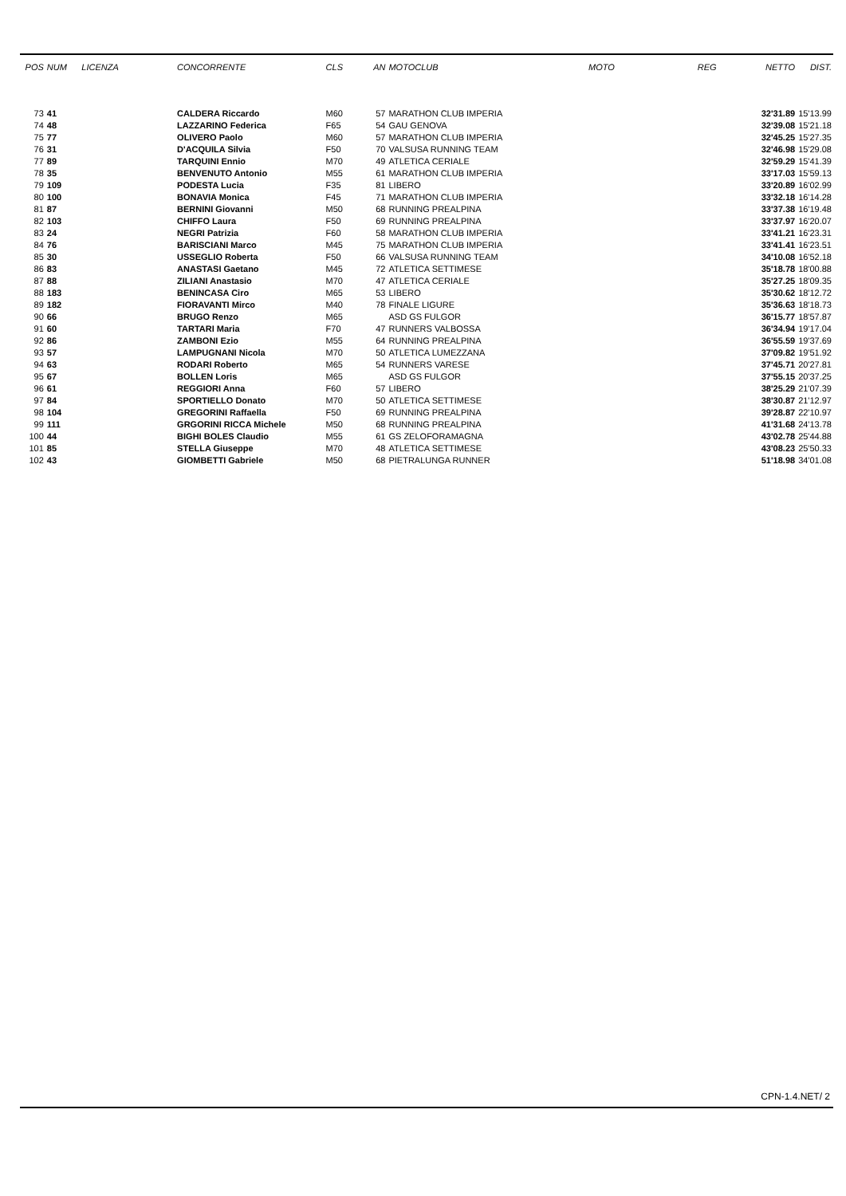| POS | NUM | LICENZA | CONCORRENTE | CLS | AN | MOTOCLUB | MOTO | REG | NETTO | DIST. |
| --- | --- | --- | --- | --- | --- | --- | --- | --- | --- | --- |
| 73 | 41 | | CALDERA Riccardo | M60 | 57 | MARATHON CLUB IMPERIA | | | 32'31.89 | 15'13.99 |
| 74 | 48 | | LAZZARINO Federica | F65 | 54 | GAU GENOVA | | | 32'39.08 | 15'21.18 |
| 75 | 77 | | OLIVERO Paolo | M60 | 57 | MARATHON CLUB IMPERIA | | | 32'45.25 | 15'27.35 |
| 76 | 31 | | D'ACQUILA Silvia | F50 | 70 | VALSUSA RUNNING TEAM | | | 32'46.98 | 15'29.08 |
| 77 | 89 | | TARQUINI Ennio | M70 | 49 | ATLETICA CERIALE | | | 32'59.29 | 15'41.39 |
| 78 | 35 | | BENVENUTO Antonio | M55 | 61 | MARATHON CLUB IMPERIA | | | 33'17.03 | 15'59.13 |
| 79 | 109 | | PODESTA Lucia | F35 | 81 | LIBERO | | | 33'20.89 | 16'02.99 |
| 80 | 100 | | BONAVIA Monica | F45 | 71 | MARATHON CLUB IMPERIA | | | 33'32.18 | 16'14.28 |
| 81 | 87 | | BERNINI Giovanni | M50 | 68 | RUNNING PREALPINA | | | 33'37.38 | 16'19.48 |
| 82 | 103 | | CHIFFO Laura | F50 | 69 | RUNNING PREALPINA | | | 33'37.97 | 16'20.07 |
| 83 | 24 | | NEGRI Patrizia | F60 | 58 | MARATHON CLUB IMPERIA | | | 33'41.21 | 16'23.31 |
| 84 | 76 | | BARISCIANI Marco | M45 | 75 | MARATHON CLUB IMPERIA | | | 33'41.41 | 16'23.51 |
| 85 | 30 | | USSEGLIO Roberta | F50 | 66 | VALSUSA RUNNING TEAM | | | 34'10.08 | 16'52.18 |
| 86 | 83 | | ANASTASI Gaetano | M45 | 72 | ATLETICA SETTIMESE | | | 35'18.78 | 18'00.88 |
| 87 | 88 | | ZILIANI Anastasio | M70 | 47 | ATLETICA CERIALE | | | 35'27.25 | 18'09.35 |
| 88 | 183 | | BENINCASA Ciro | M65 | 53 | LIBERO | | | 35'30.62 | 18'12.72 |
| 89 | 182 | | FIORAVANTI Mirco | M40 | 78 | FINALE LIGURE | | | 35'36.63 | 18'18.73 |
| 90 | 66 | | BRUGO Renzo | M65 | | ASD GS FULGOR | | | 36'15.77 | 18'57.87 |
| 91 | 60 | | TARTARI Maria | F70 | 47 | RUNNERS VALBOSSA | | | 36'34.94 | 19'17.04 |
| 92 | 86 | | ZAMBONI Ezio | M55 | 64 | RUNNING PREALPINA | | | 36'55.59 | 19'37.69 |
| 93 | 57 | | LAMPUGNANI Nicola | M70 | 50 | ATLETICA LUMEZZANA | | | 37'09.82 | 19'51.92 |
| 94 | 63 | | RODARI Roberto | M65 | 54 | RUNNERS VARESE | | | 37'45.71 | 20'27.81 |
| 95 | 67 | | BOLLEN Loris | M65 | | ASD GS FULGOR | | | 37'55.15 | 20'37.25 |
| 96 | 61 | | REGGIORI Anna | F60 | 57 | LIBERO | | | 38'25.29 | 21'07.39 |
| 97 | 84 | | SPORTIELLO Donato | M70 | 50 | ATLETICA SETTIMESE | | | 38'30.87 | 21'12.97 |
| 98 | 104 | | GREGORINI Raffaella | F50 | 69 | RUNNING PREALPINA | | | 39'28.87 | 22'10.97 |
| 99 | 111 | | GRGORINI RICCA Michele | M50 | 68 | RUNNING PREALPINA | | | 41'31.68 | 24'13.78 |
| 100 | 44 | | BIGHI BOLES Claudio | M55 | 61 | GS ZELOFORAMAGNA | | | 43'02.78 | 25'44.88 |
| 101 | 85 | | STELLA Giuseppe | M70 | 48 | ATLETICA SETTIMESE | | | 43'08.23 | 25'50.33 |
| 102 | 43 | | GIOMBETTI Gabriele | M50 | 68 | PIETRALUNGA RUNNER | | | 51'18.98 | 34'01.08 |
CPN-1.4.NET/ 2